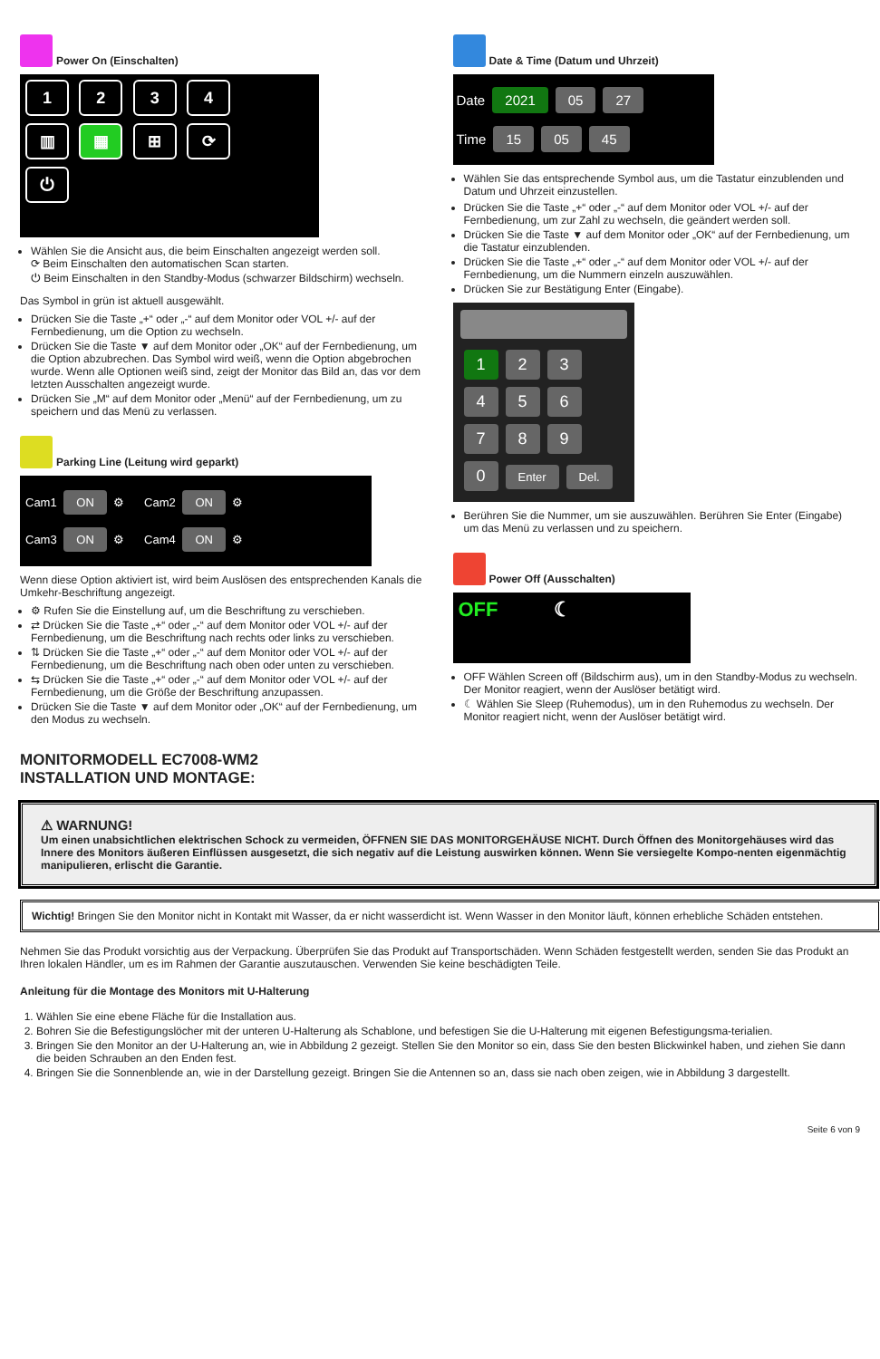Power On (Einschalten)
1 2 3 4
▥ ▦ ⊞ ⟳
⏻
Wählen Sie die Ansicht aus, die beim Einschalten angezeigt werden soll.
⟳ Beim Einschalten den automatischen Scan starten.
⏻ Beim Einschalten in den Standby-Modus (schwarzer Bildschirm) wechseln.
Das Symbol in grün ist aktuell ausgewählt.
Drücken Sie die Taste „+“ oder „-“ auf dem Monitor oder VOL +/- auf der Fernbedienung, um die Option zu wechseln.
Drücken Sie die Taste ▼ auf dem Monitor oder „OK“ auf der Fernbedienung, um die Option abzubrechen. Das Symbol wird weiß, wenn die Option abgebrochen wurde. Wenn alle Optionen weiß sind, zeigt der Monitor das Bild an, das vor dem letzten Ausschalten angezeigt wurde.
Drücken Sie „M“ auf dem Monitor oder „Menü“ auf der Fernbedienung, um zu speichern und das Menü zu verlassen.
Parking Line (Leitung wird geparkt)
Cam1 ON ⚙ Cam2 ON ⚙
Cam3 ON ⚙ Cam4 ON ⚙
Wenn diese Option aktiviert ist, wird beim Auslösen des entsprechenden Kanals die Umkehr-Beschriftung angezeigt.
⚙ Rufen Sie die Einstellung auf, um die Beschriftung zu verschieben.
⇄ Drücken Sie die Taste „+“ oder „-“ auf dem Monitor oder VOL +/- auf der Fernbedienung, um die Beschriftung nach rechts oder links zu verschieben.
⇅ Drücken Sie die Taste „+“ oder „-“ auf dem Monitor oder VOL +/- auf der Fernbedienung, um die Beschriftung nach oben oder unten zu verschieben.
⇆ Drücken Sie die Taste „+“ oder „-“ auf dem Monitor oder VOL +/- auf der Fernbedienung, um die Größe der Beschriftung anzupassen.
Drücken Sie die Taste ▼ auf dem Monitor oder „OK“ auf der Fernbedienung, um den Modus zu wechseln.
Date & Time (Datum und Uhrzeit)
Date 2021 05 27
Time 15 05 45
Wählen Sie das entsprechende Symbol aus, um die Tastatur einzublenden und Datum und Uhrzeit einzustellen.
Drücken Sie die Taste „+“ oder „-“ auf dem Monitor oder VOL +/- auf der Fernbedienung, um zur Zahl zu wechseln, die geändert werden soll.
Drücken Sie die Taste ▼ auf dem Monitor oder „OK“ auf der Fernbedienung, um die Tastatur einzublenden.
Drücken Sie die Taste „+“ oder „-“ auf dem Monitor oder VOL +/- auf der Fernbedienung, um die Nummern einzeln auszuwählen.
Drücken Sie zur Bestätigung Enter (Eingabe).
1 2 3
4 5 6
7 8 9
0 Enter Del.
Berühren Sie die Nummer, um sie auszuwählen. Berühren Sie Enter (Eingabe) um das Menü zu verlassen und zu speichern.
Power Off (Ausschalten)
OFF ☾
OFF Wählen Screen off (Bildschirm aus), um in den Standby-Modus zu wechseln. Der Monitor reagiert, wenn der Auslöser betätigt wird.
☾ Wählen Sie Sleep (Ruhemodus), um in den Ruhemodus zu wechseln. Der Monitor reagiert nicht, wenn der Auslöser betätigt wird.
MONITORMODELL EC7008-WM2
INSTALLATION UND MONTAGE:
⚠ WARNUNG!
Um einen unabsichtlichen elektrischen Schock zu vermeiden, ÖFFNEN SIE DAS MONITORGEHÄUSE NICHT. Durch Öffnen des Monitorgehäuses wird das Innere des Monitors äußeren Einflüssen ausgesetzt, die sich negativ auf die Leistung auswirken können. Wenn Sie versiegelte Kompo-nenten eigenmächtig manipulieren, erlischt die Garantie.
Wichtig! Bringen Sie den Monitor nicht in Kontakt mit Wasser, da er nicht wasserdicht ist. Wenn Wasser in den Monitor läuft, können erhebliche Schäden entstehen.
Nehmen Sie das Produkt vorsichtig aus der Verpackung. Überprüfen Sie das Produkt auf Transportschäden. Wenn Schäden festgestellt werden, senden Sie das Produkt an Ihren lokalen Händler, um es im Rahmen der Garantie auszutauschen. Verwenden Sie keine beschädigten Teile.
Anleitung für die Montage des Monitors mit U-Halterung
1. Wählen Sie eine ebene Fläche für die Installation aus.
2. Bohren Sie die Befestigungslöcher mit der unteren U-Halterung als Schablone, und befestigen Sie die U-Halterung mit eigenen Befestigungsma-terialien.
3. Bringen Sie den Monitor an der U-Halterung an, wie in Abbildung 2 gezeigt. Stellen Sie den Monitor so ein, dass Sie den besten Blickwinkel haben, und ziehen Sie dann die beiden Schrauben an den Enden fest.
4. Bringen Sie die Sonnenblende an, wie in der Darstellung gezeigt. Bringen Sie die Antennen so an, dass sie nach oben zeigen, wie in Abbildung 3 dargestellt.
Seite 6 von 9